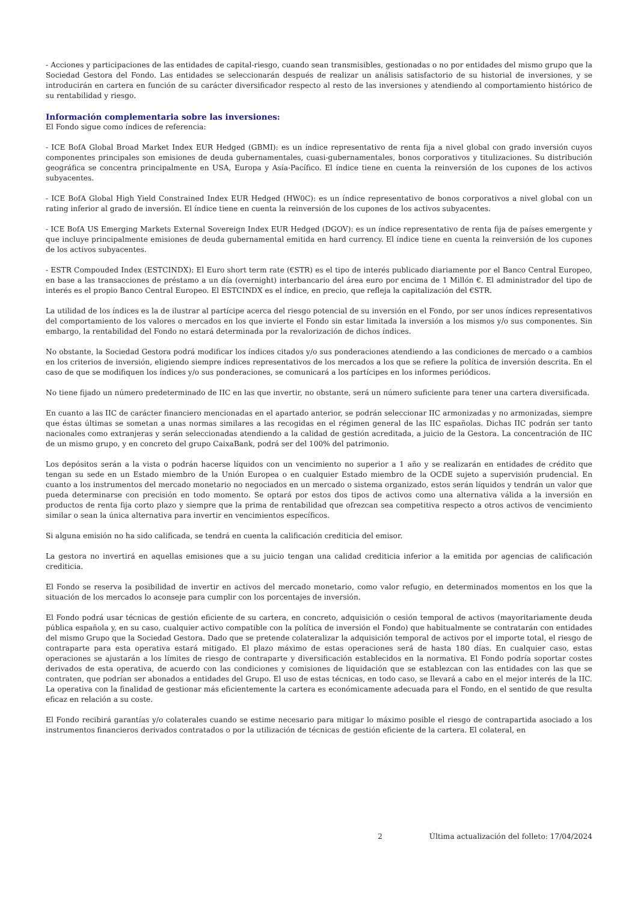- Acciones y participaciones de las entidades de capital-riesgo, cuando sean transmisibles, gestionadas o no por entidades del mismo grupo que la Sociedad Gestora del Fondo. Las entidades se seleccionarán después de realizar un análisis satisfactorio de su historial de inversiones, y se introducirán en cartera en función de su carácter diversificador respecto al resto de las inversiones y atendiendo al comportamiento histórico de su rentabilidad y riesgo.
Información complementaria sobre las inversiones:
El Fondo sigue como índices de referencia:
- ICE BofA Global Broad Market Index EUR Hedged (GBMI): es un índice representativo de renta fija a nivel global con grado inversión cuyos componentes principales son emisiones de deuda gubernamentales, cuasi-gubernamentales, bonos corporativos y titulizaciones. Su distribución geográfica se concentra principalmente en USA, Europa y Asía-Pacífico. El índice tiene en cuenta la reinversión de los cupones de los activos subyacentes.
- ICE BofA Global High Yield Constrained Index EUR Hedged (HW0C): es un índice representativo de bonos corporativos a nivel global con un rating inferior al grado de inversión. El índice tiene en cuenta la reinversión de los cupones de los activos subyacentes.
- ICE BofA US Emerging Markets External Sovereign Index EUR Hedged (DGOV): es un índice representativo de renta fija de países emergente y que incluye principalmente emisiones de deuda gubernamental emitida en hard currency. El índice tiene en cuenta la reinversión de los cupones de los activos subyacentes.
- ESTR Compouded Index (ESTCINDX): El Euro short term rate (€STR) es el tipo de interés publicado diariamente por el Banco Central Europeo, en base a las transacciones de préstamo a un día (overnight) interbancario del área euro por encima de 1 Millón €. El administrador del tipo de interés es el propio Banco Central Europeo. El ESTCINDX es el índice, en precio, que refleja la capitalización del €STR.
La utilidad de los índices es la de ilustrar al partícipe acerca del riesgo potencial de su inversión en el Fondo, por ser unos índices representativos del comportamiento de los valores o mercados en los que invierte el Fondo sin estar limitada la inversión a los mismos y/o sus componentes. Sin embargo, la rentabilidad del Fondo no estará determinada por la revalorización de dichos índices.
No obstante, la Sociedad Gestora podrá modificar los índices citados y/o sus ponderaciones atendiendo a las condiciones de mercado o a cambios en los criterios de inversión, eligiendo siempre índices representativos de los mercados a los que se refiere la política de inversión descrita. En el caso de que se modifiquen los índices y/o sus ponderaciones, se comunicará a los partícipes en los informes periódicos.
No tiene fijado un número predeterminado de IIC en las que invertir, no obstante, será un número suficiente para tener una cartera diversificada.
En cuanto a las IIC de carácter financiero mencionadas en el apartado anterior, se podrán seleccionar IIC armonizadas y no armonizadas, siempre que éstas últimas se sometan a unas normas similares a las recogidas en el régimen general de las IIC españolas. Dichas IIC podrán ser tanto nacionales como extranjeras y serán seleccionadas atendiendo a la calidad de gestión acreditada, a juicio de la Gestora. La concentración de IIC de un mismo grupo, y en concreto del grupo CaixaBank, podrá ser del 100% del patrimonio.
Los depósitos serán a la vista o podrán hacerse líquidos con un vencimiento no superior a 1 año y se realizarán en entidades de crédito que tengan su sede en un Estado miembro de la Unión Europea o en cualquier Estado miembro de la OCDE sujeto a supervisión prudencial. En cuanto a los instrumentos del mercado monetario no negociados en un mercado o sistema organizado, estos serán líquidos y tendrán un valor que pueda determinarse con precisión en todo momento. Se optará por estos dos tipos de activos como una alternativa válida a la inversión en productos de renta fija corto plazo y siempre que la prima de rentabilidad que ofrezcan sea competitiva respecto a otros activos de vencimiento similar o sean la única alternativa para invertir en vencimientos específicos.
Si alguna emisión no ha sido calificada, se tendrá en cuenta la calificación crediticia del emisor.
La gestora no invertirá en aquellas emisiones que a su juicio tengan una calidad crediticia inferior a la emitida por agencias de calificación crediticia.
El Fondo se reserva la posibilidad de invertir en activos del mercado monetario, como valor refugio, en determinados momentos en los que la situación de los mercados lo aconseje para cumplir con los porcentajes de inversión.
El Fondo podrá usar técnicas de gestión eficiente de su cartera, en concreto, adquisición o cesión temporal de activos (mayoritariamente deuda pública española y, en su caso, cualquier activo compatible con la política de inversión el Fondo) que habitualmente se contratarán con entidades del mismo Grupo que la Sociedad Gestora. Dado que se pretende colateralizar la adquisición temporal de activos por el importe total, el riesgo de contraparte para esta operativa estará mitigado. El plazo máximo de estas operaciones será de hasta 180 días. En cualquier caso, estas operaciones se ajustarán a los límites de riesgo de contraparte y diversificación establecidos en la normativa. El Fondo podría soportar costes derivados de esta operativa, de acuerdo con las condiciones y comisiones de liquidación que se establezcan con las entidades con las que se contraten, que podrían ser abonados a entidades del Grupo. El uso de estas técnicas, en todo caso, se llevará a cabo en el mejor interés de la IIC. La operativa con la finalidad de gestionar más eficientemente la cartera es económicamente adecuada para el Fondo, en el sentido de que resulta eficaz en relación a su coste.
El Fondo recibirá garantías y/o colaterales cuando se estime necesario para mitigar lo máximo posible el riesgo de contrapartida asociado a los instrumentos financieros derivados contratados o por la utilización de técnicas de gestión eficiente de la cartera. El colateral, en
2 Última actualización del folleto: 17/04/2024